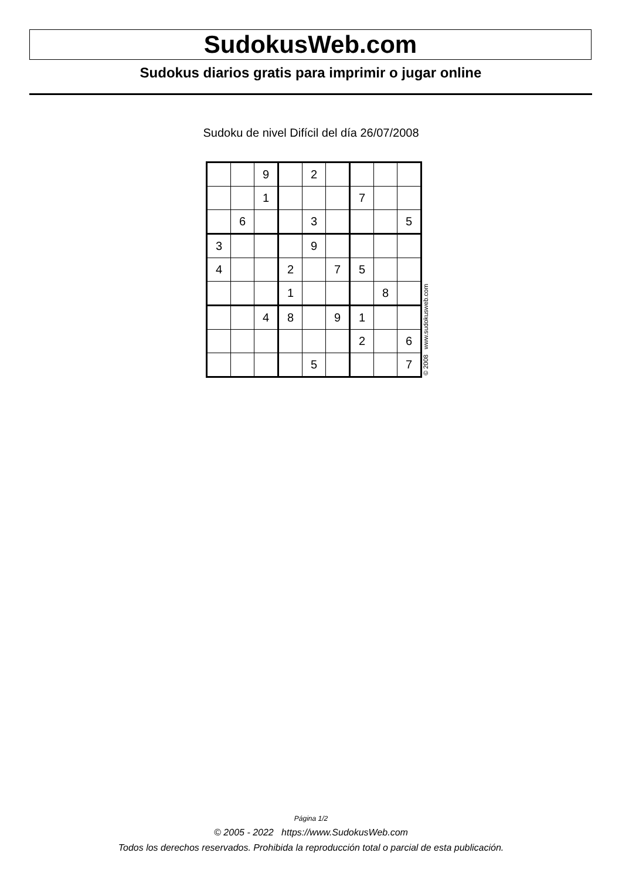SudokusWeb.com
Sudokus diarios gratis para imprimir o jugar online
Sudoku de nivel Difícil del día 26/07/2008
| | | 9 | | 2 | | | | |
| | | 1 | | | | 7 | | |
| | 6 | | | 3 | | | | 5 |
| 3 | | | | 9 | | | | |
| 4 | | | 2 | | 7 | 5 | | |
| | | | 1 | | | | 8 | |
| | | 4 | 8 | | 9 | 1 | | |
| | | | | | | 2 | | 6 |
| | | | | 5 | | | | 7 |
© 2008 www.sudokusweb.com
Página 1/2
© 2005 - 2022 https://www.SudokusWeb.com
Todos los derechos reservados. Prohibida la reproducción total o parcial de esta publicación.